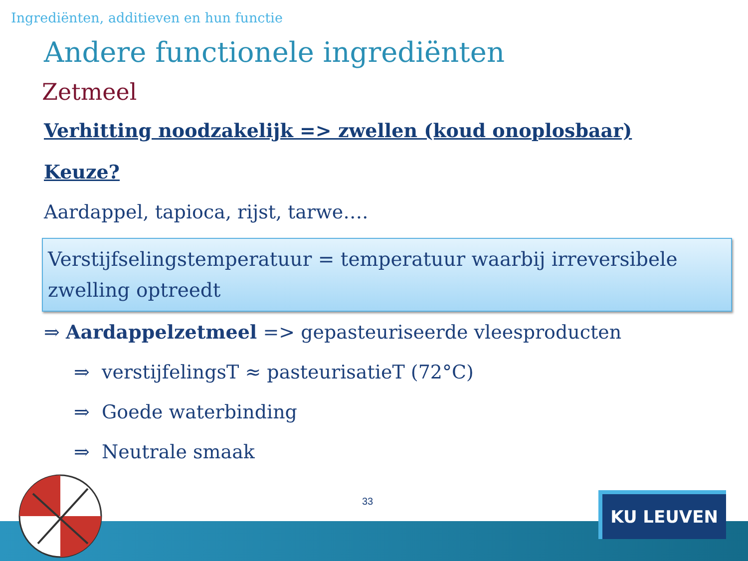Ingrediënten, additieven en hun functie
Andere functionele ingrediënten
Zetmeel
Verhitting noodzakelijk => zwellen (koud onoplosbaar)
Keuze?
Aardappel, tapioca, rijst, tarwe….
Verstijfselingstemperatuur = temperatuur waarbij irreversibele zwelling optreedt
⇒ Aardappelzetmeel => gepasteuriseerde vleesproducten
⇒ verstijfelingsT ≈ pasteurisatieT (72°C)
⇒ Goede waterbinding
⇒ Neutrale smaak
33
KU LEUVEN